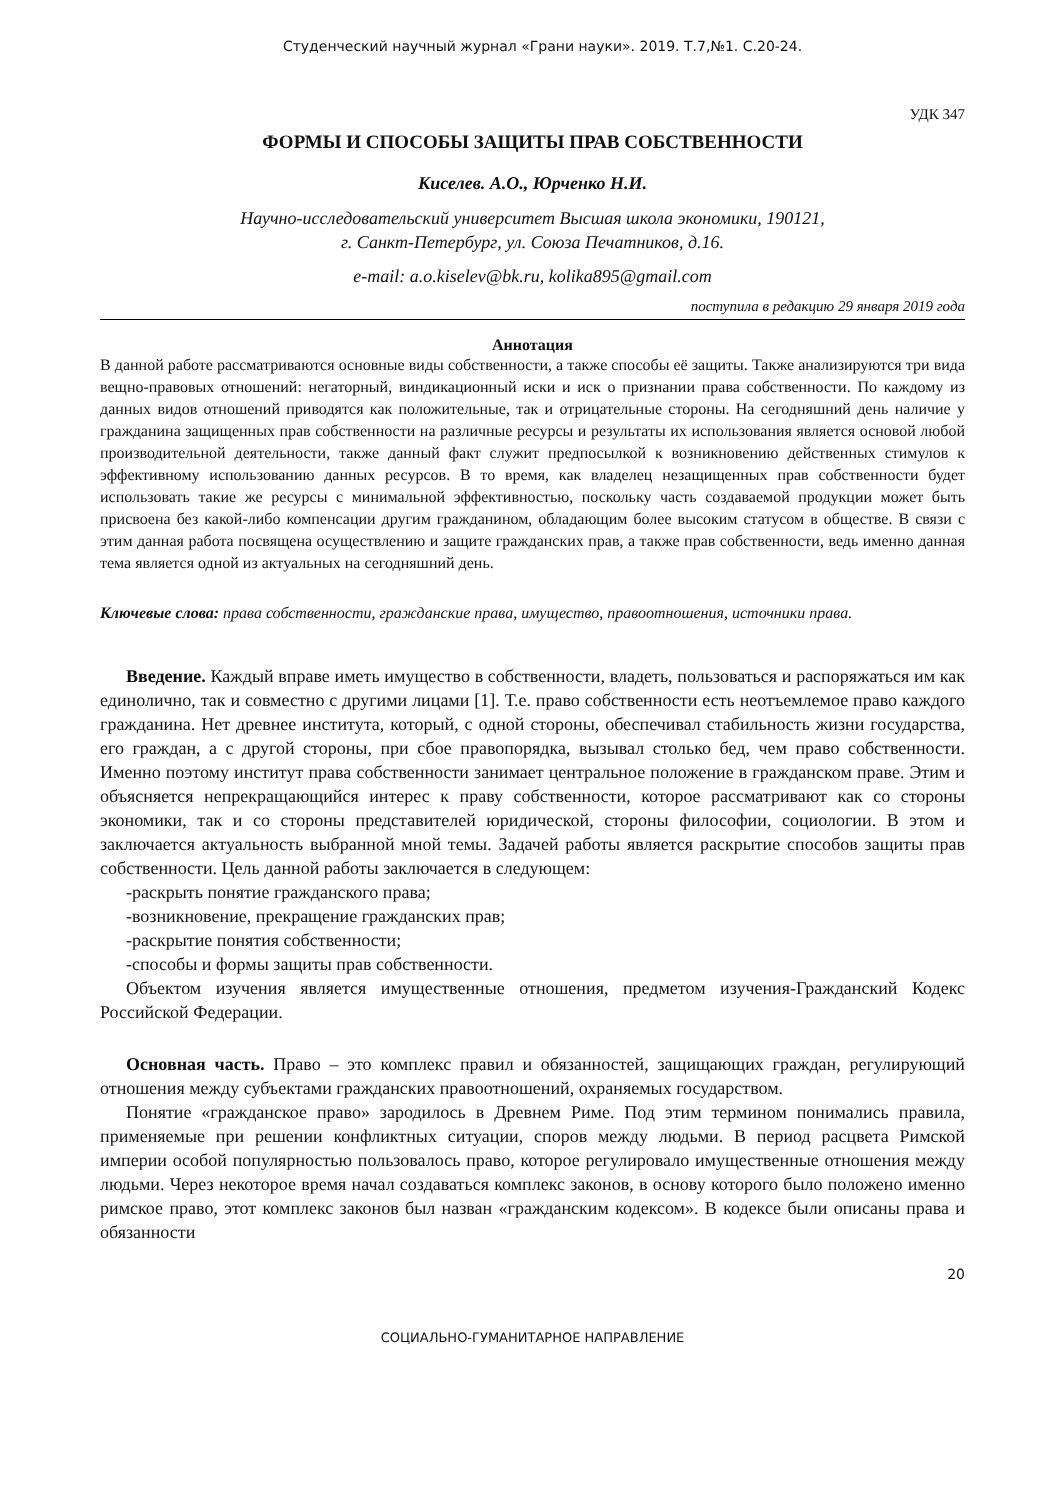Студенческий научный журнал «Грани науки». 2019. Т.7,№1. С.20-24.
УДК 347
ФОРМЫ И СПОСОБЫ ЗАЩИТЫ ПРАВ СОБСТВЕННОСТИ
Киселев. А.О., Юрченко Н.И.
Научно-исследовательский университет Высшая школа экономики, 190121,
г. Санкт-Петербург, ул. Союза Печатников, д.16.
e-mail: a.o.kiselev@bk.ru, kolika895@gmail.com
поступила в редакцию 29 января 2019 года
Аннотация
В данной работе рассматриваются основные виды собственности, а также способы её защиты. Также анализируются три вида вещно-правовых отношений: негаторный, виндикационный иски и иск о признании права собственности. По каждому из данных видов отношений приводятся как положительные, так и отрицательные стороны. На сегодняшний день наличие у гражданина защищенных прав собственности на различные ресурсы и результаты их использования является основой любой производительной деятельности, также данный факт служит предпосылкой к возникновению действенных стимулов к эффективному использованию данных ресурсов. В то время, как владелец незащищенных прав собственности будет использовать такие же ресурсы с минимальной эффективностью, поскольку часть создаваемой продукции может быть присвоена без какой-либо компенсации другим гражданином, обладающим более высоким статусом в обществе. В связи с этим данная работа посвящена осуществлению и защите гражданских прав, а также прав собственности, ведь именно данная тема является одной из актуальных на сегодняшний день.
Ключевые слова: права собственности, гражданские права, имущество, правоотношения, источники права.
Введение. Каждый вправе иметь имущество в собственности, владеть, пользоваться и распоряжаться им как единолично, так и совместно с другими лицами [1]. Т.е. право собственности есть неотъемлемое право каждого гражданина. Нет древнее института, который, с одной стороны, обеспечивал стабильность жизни государства, его граждан, а с другой стороны, при сбое правопорядка, вызывал столько бед, чем право собственности. Именно поэтому институт права собственности занимает центральное положение в гражданском праве. Этим и объясняется непрекращающийся интерес к праву собственности, которое рассматривают как со стороны экономики, так и со стороны представителей юридической, стороны философии, социологии. В этом и заключается актуальность выбранной мной темы. Задачей работы является раскрытие способов защиты прав собственности. Цель данной работы заключается в следующем:
-раскрыть понятие гражданского права;
-возникновение, прекращение гражданских прав;
-раскрытие понятия собственности;
-способы и формы защиты прав собственности.
Объектом изучения является имущественные отношения, предметом изучения-Гражданский Кодекс Российской Федерации.
Основная часть. Право – это комплекс правил и обязанностей, защищающих граждан, регулирующий отношения между субъектами гражданских правоотношений, охраняемых государством.
Понятие «гражданское право» зародилось в Древнем Риме. Под этим термином понимались правила, применяемые при решении конфликтных ситуации, споров между людьми. В период расцвета Римской империи особой популярностью пользовалось право, которое регулировало имущественные отношения между людьми. Через некоторое время начал создаваться комплекс законов, в основу которого было положено именно римское право, этот комплекс законов был назван «гражданским кодексом». В кодексе были описаны права и обязанности
20
СОЦИАЛЬНО-ГУМАНИТАРНОЕ НАПРАВЛЕНИЕ